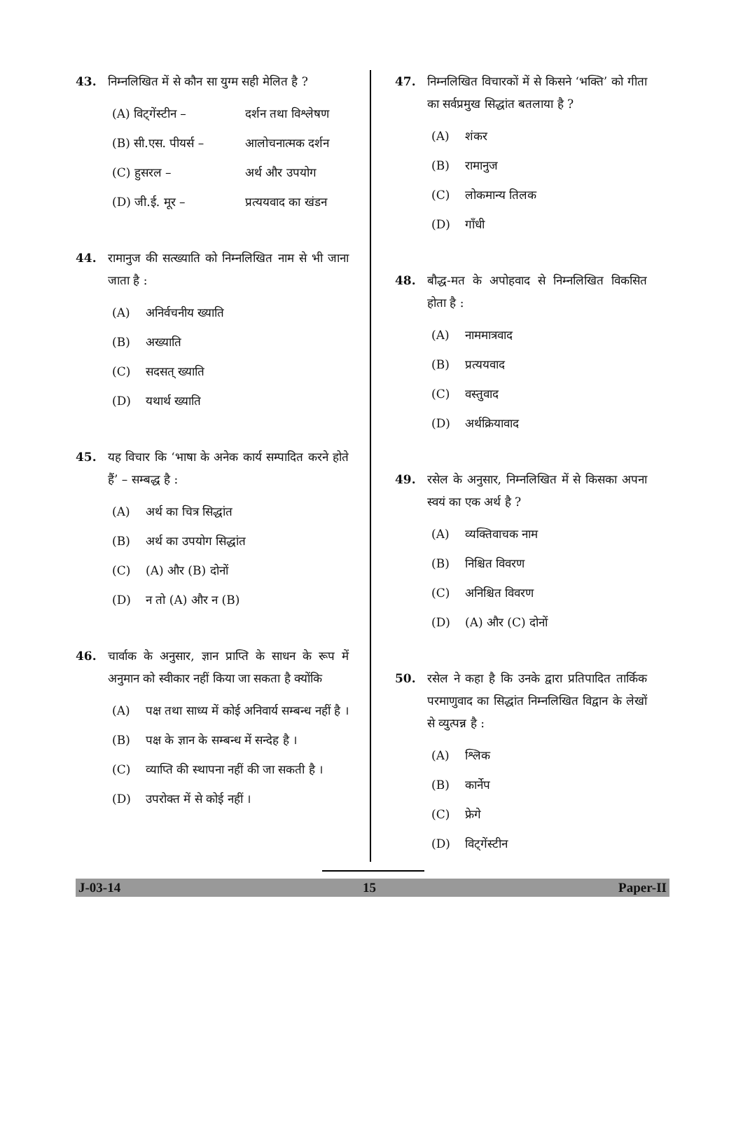43. निम्नलिखित में से कौन सा युग्म सही मेलित है ?
(A) विट्गेंस्टीन – दर्शन तथा विश्लेषण
(B) सी.एस. पीयर्स – आलोचनात्मक दर्शन
(C) हुसरल – अर्थ और उपयोग
(D) जी.ई. मूर – प्रत्ययवाद का खंडन
44. रामानुज की सत्ख्याति को निम्नलिखित नाम से भी जाना जाता है :
(A) अनिर्वचनीय ख्याति
(B) अख्याति
(C) सदसत् ख्याति
(D) यथार्थ ख्याति
45. यह विचार कि ‘भाषा के अनेक कार्य सम्पादित करने होते हैं’ – सम्बद्ध है :
(A) अर्थ का चित्र सिद्धांत
(B) अर्थ का उपयोग सिद्धांत
(C) (A) और (B) दोनों
(D) न तो (A) और न (B)
46. चार्वाक के अनुसार, ज्ञान प्राप्ति के साधन के रूप में अनुमान को स्वीकार नहीं किया जा सकता है क्योंकि
(A) पक्ष तथा साध्य में कोई अनिवार्य सम्बन्ध नहीं है ।
(B) पक्ष के ज्ञान के सम्बन्ध में सन्देह है ।
(C) व्याप्ति की स्थापना नहीं की जा सकती है ।
(D) उपरोक्त में से कोई नहीं ।
47. निम्नलिखित विचारकों में से किसने ‘भक्ति’ को गीता का सर्वप्रमुख सिद्धांत बतलाया है ?
(A) शंकर
(B) रामानुज
(C) लोकमान्य तिलक
(D) गाँधी
48. बौद्ध-मत के अपोहवाद से निम्नलिखित विकसित होता है :
(A) नाममात्रवाद
(B) प्रत्ययवाद
(C) वस्तुवाद
(D) अर्थक्रियावाद
49. रसेल के अनुसार, निम्नलिखित में से किसका अपना स्वयं का एक अर्थ है ?
(A) व्यक्तिवाचक नाम
(B) निश्चित विवरण
(C) अनिश्चित विवरण
(D) (A) और (C) दोनों
50. रसेल ने कहा है कि उनके द्वारा प्रतिपादित तार्किक परमाणुवाद का सिद्धांत निम्नलिखित विद्वान के लेखों से व्युत्पन्न है :
(A) श्लिक
(B) कार्नेप
(C) फ्रेगे
(D) विट्गेंस्टीन
J-03-14 15 Paper-II